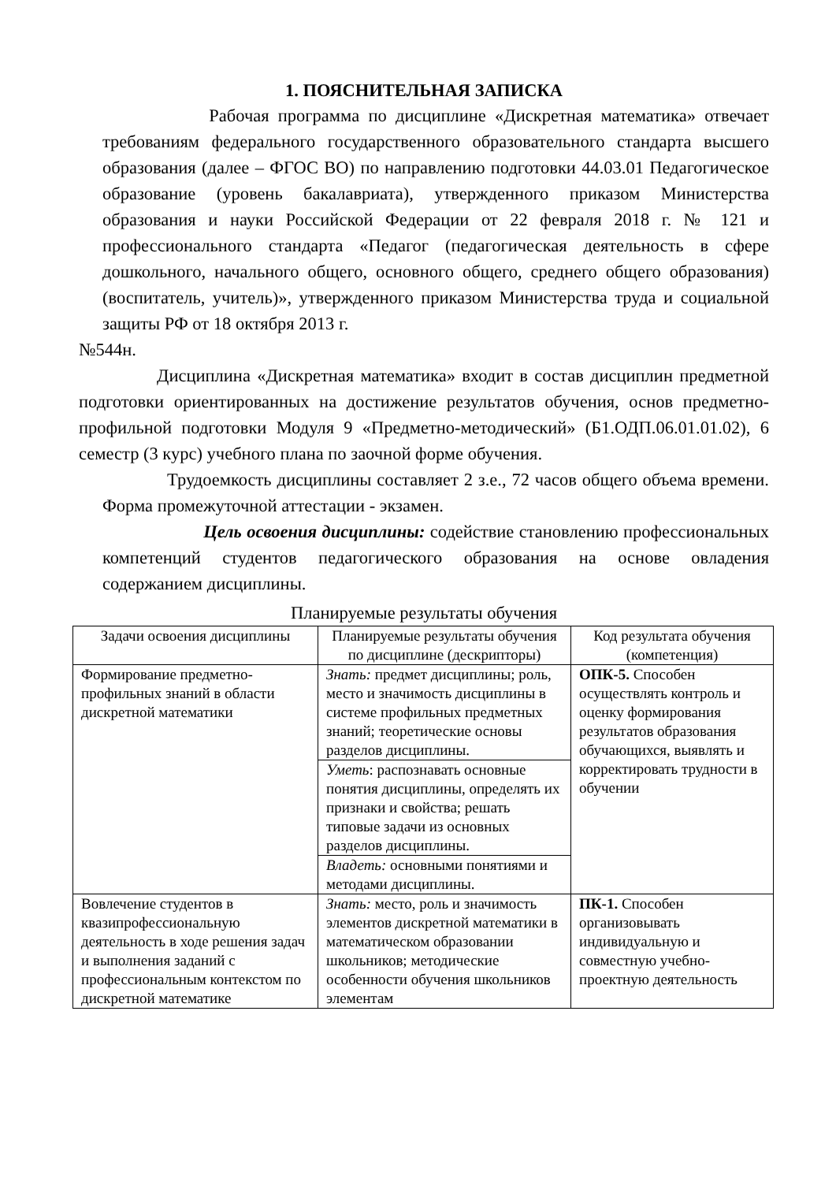1. ПОЯСНИТЕЛЬНАЯ ЗАПИСКА
Рабочая программа по дисциплине «Дискретная математика» отвечает требованиям федерального государственного образовательного стандарта высшего образования (далее – ФГОС ВО) по направлению подготовки 44.03.01 Педагогическое образование (уровень бакалавриата), утвержденного приказом Министерства образования и науки Российской Федерации от 22 февраля 2018 г. № 121 и профессионального стандарта «Педагог (педагогическая деятельность в сфере дошкольного, начального общего, основного общего, среднего общего образования) (воспитатель, учитель)», утвержденного приказом Министерства труда и социальной защиты РФ от 18 октября 2013 г.
№544н.
Дисциплина «Дискретная математика» входит в состав дисциплин предметной подготовки ориентированных на достижение результатов обучения, основ предметно-профильной подготовки Модуля 9 «Предметно-методический» (Б1.ОДП.06.01.01.02), 6 семестр (3 курс) учебного плана по заочной форме обучения.
Трудоемкость дисциплины составляет 2 з.е., 72 часов общего объема времени. Форма промежуточной аттестации - экзамен.
Цель освоения дисциплины: содействие становлению профессиональных компетенций студентов педагогического образования на основе овладения содержанием дисциплины.
Планируемые результаты обучения
| Задачи освоения дисциплины | Планируемые результаты обучения по дисциплине (дескрипторы) | Код результата обучения (компетенция) |
| --- | --- | --- |
| Формирование предметно-профильных знаний в области дискретной математики | Знать: предмет дисциплины; роль, место и значимость дисциплины в системе профильных предметных знаний; теоретические основы разделов дисциплины. | ОПК-5. Способен осуществлять контроль и оценку формирования результатов образования обучающихся, выявлять и корректировать трудности в обучении |
| | Уметь : распознавать основные понятия дисциплины, определять их признаки и свойства; решать типовые задачи из основных разделов дисциплины. | |
| | Владеть: основными понятиями и методами дисциплины. | |
| Вовлечение студентов в квазипрофессиональную деятельность в ходе решения задач и выполнения заданий с профессиональным контекстом по дискретной математике | Знать: место, роль и значимость элементов дискретной математики в математическом образовании школьников; методические особенности обучения школьников элементам | ПК-1. Способен организовывать индивидуальную и совместную учебно-проектную деятельность |